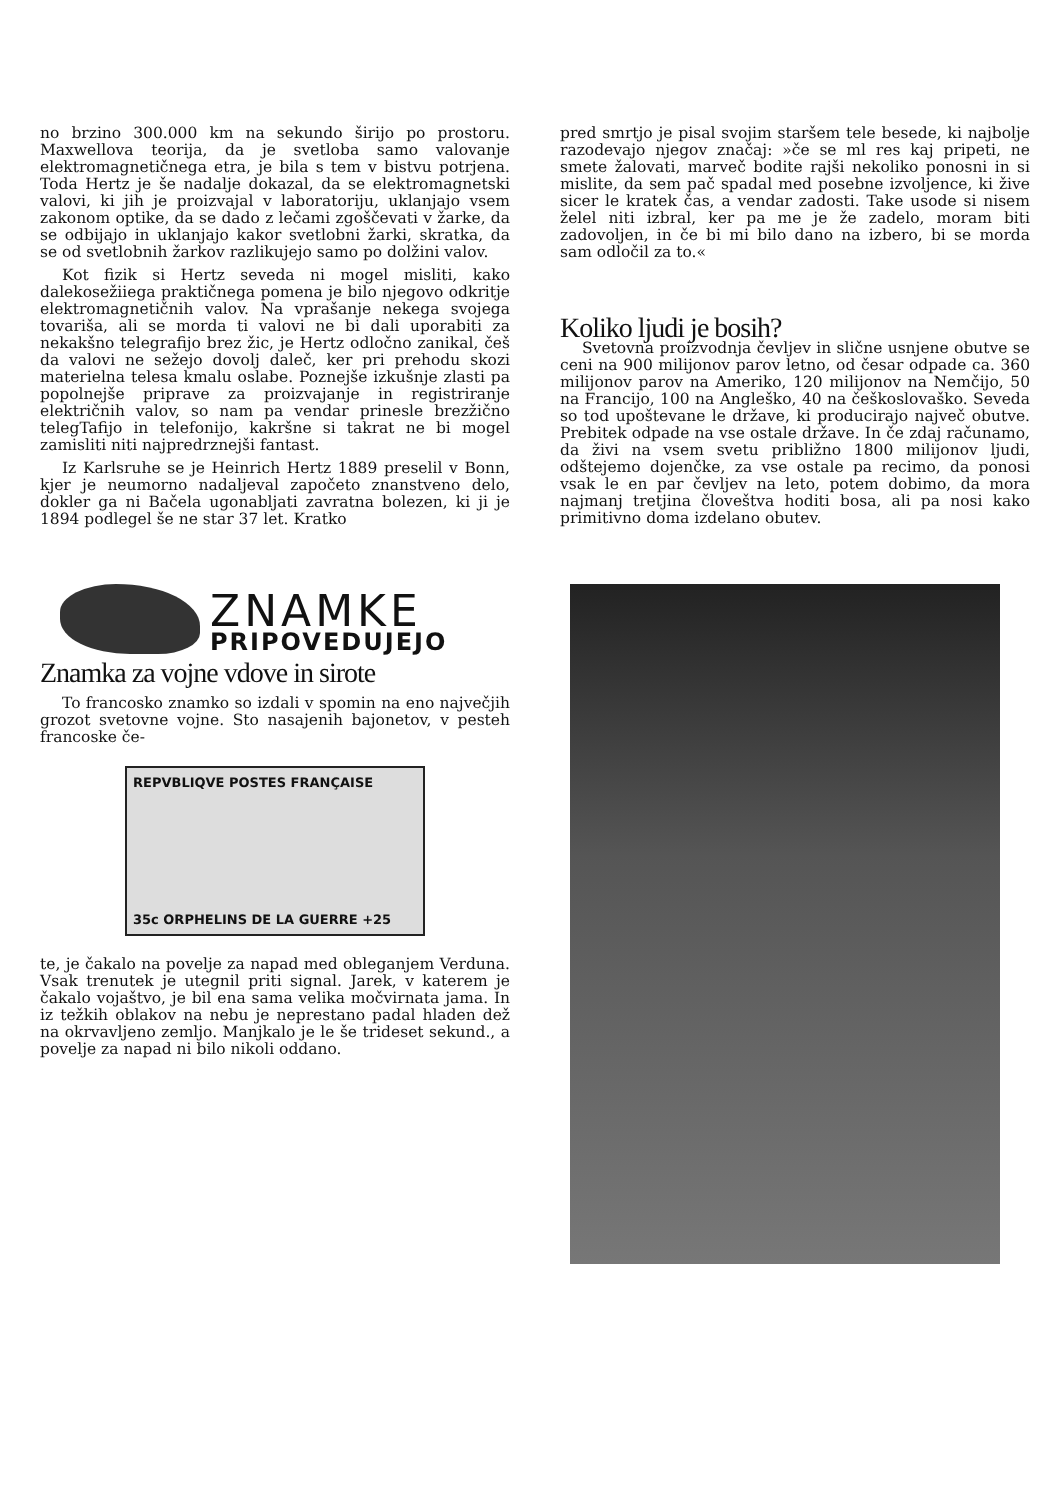no brzino 300.000 km na sekundo širijo po prostoru. Maxwellova teorija, da je svetloba samo valovanje elektromagnetičnega etra, je bila s tem v bistvu potrjena. Toda Hertz je še nadalje dokazal, da se elektromagnetski valovi, ki jih je proizvajal v laboratoriju, uklanjajo vsem zakonom optike, da se dado z lečami zgoščevati v žarke, da se odbijajo in uklanjajo kakor svetlobni žarki, skratka, da se od svetlobnih žarkov razlikujejo samo po dolžini valov.
Kot fizik si Hertz seveda ni mogel misliti, kako dalekosežiiega praktičnega pomena je bilo njegovo odkritje elektromagnetičnih valov. Na vprašanje nekega svojega tovariša, ali se morda ti valovi ne bi dali uporabiti za nekakšno telegrafijo brez žic, je Hertz odločno zanikal, češ da valovi ne sežejo dovolj daleč, ker pri prehodu skozi materielna telesa kmalu oslabe. Poznejše izkušnje zlasti pa popolnejše priprave za proizvajanje in registriranje električnih valov, so nam pa vendar prinesle brezžično telegTafijo in telefonijo, kakršne si takrat ne bi mogel zamisliti niti najpredrznejši fantast.
Iz Karlsruhe se je Heinrich Hertz 1889 preselil v Bonn, kjer je neumorno nadaljeval započeto znanstveno delo, dokler ga ni Bačela ugonabljati zavratna bolezen, ki ji je 1894 podlegel še ne star 37 let. Kratko
pred smrtjo je pisal svojim staršem tele besede, ki najbolje razodevajo njegov značaj: »če se ml res kaj pripeti, ne smete žalovati, marveč bodite rajši nekoliko ponosni in si mislite, da sem pač spadal med posebne izvoljence, ki žive sicer le kratek čas, a vendar zadosti. Take usode si nisem želel niti izbral, ker pa me je že zadelo, moram biti zadovoljen, in če bi mi bilo dano na izbero, bi se morda sam odločil za to.«
Koliko ljudi je bosih?
Svetovna proizvodnja čevljev in slične usnjene obutve se ceni na 900 milijonov parov letno, od česar odpade ca. 360 milijonov parov na Ameriko, 120 milijonov na Nemčijo, 50 na Francijo, 100 na Angleško, 40 na češkoslovaško. Seveda so tod upoštevane le države, ki producirajo največ obutve. Prebitek odpade na vse ostale države. In če zdaj računamo, da živi na vsem svetu približno 1800 milijonov ljudi, odštejemo dojenčke, za vse ostale pa recimo, da ponosi vsak le en par čevljev na leto, potem dobimo, da mora najmanj tretjina človeštva hoditi bosa, ali pa nosi kako primitivno doma izdelano obutev.
ZNAMKE
PRIPOVEDUJEJO
Znamka za vojne vdove in sirote
To francosko znamko so izdali v spomin na eno največjih grozot svetovne vojne. Sto nasajenih bajonetov, v pesteh francoske če-
REPVBLIQVE POSTES FRANÇAISE
35c ORPHELINS DE LA GUERRE +25
te, je čakalo na povelje za napad med obleganjem Verduna. Vsak trenutek je utegnil priti signal. Jarek, v katerem je čakalo vojaštvo, je bil ena sama velika močvirnata jama. In iz težkih oblakov na nebu je neprestano padal hladen dež na okrvavljeno zemljo. Manjkalo je le še trideset sekund., a povelje za napad ni bilo nikoli oddano.